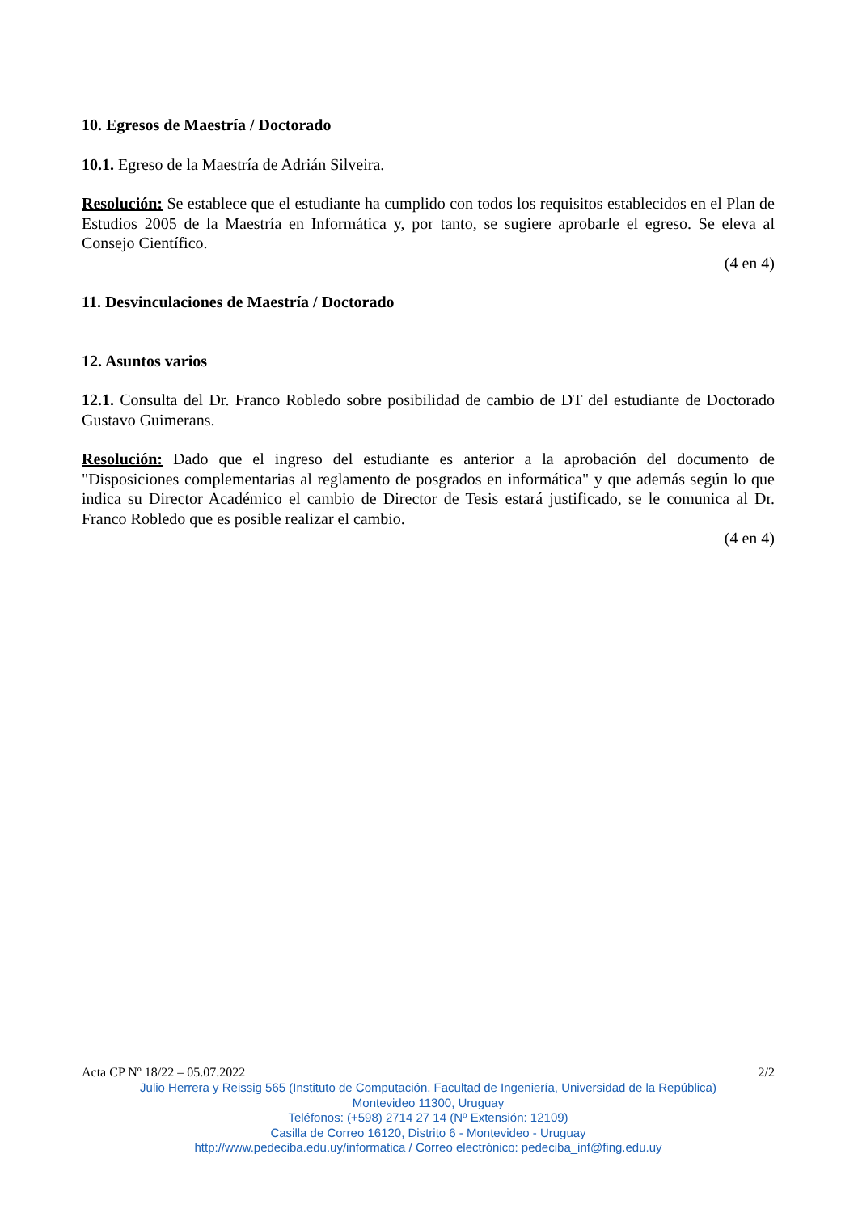10. Egresos de Maestría / Doctorado
10.1. Egreso de la Maestría de Adrián Silveira.
Resolución: Se establece que el estudiante ha cumplido con todos los requisitos establecidos en el Plan de Estudios 2005 de la Maestría en Informática y, por tanto, se sugiere aprobarle el egreso. Se eleva al Consejo Científico.
(4 en 4)
11. Desvinculaciones de Maestría / Doctorado
12. Asuntos varios
12.1. Consulta del Dr. Franco Robledo sobre posibilidad de cambio de DT del estudiante de Doctorado Gustavo Guimerans.
Resolución: Dado que el ingreso del estudiante es anterior a la aprobación del documento de "Disposiciones complementarias al reglamento de posgrados en informática" y que además según lo que indica su Director Académico el cambio de Director de Tesis estará justificado, se le comunica al Dr. Franco Robledo que es posible realizar el cambio.
(4 en 4)
Acta CP Nº 18/22 – 05.07.2022 2/2
Julio Herrera y Reissig 565 (Instituto de Computación, Facultad de Ingeniería, Universidad de la República)
Montevideo 11300, Uruguay
Teléfonos: (+598) 2714 27 14 (Nº Extensión: 12109)
Casilla de Correo 16120, Distrito 6 - Montevideo - Uruguay
http://www.pedeciba.edu.uy/informatica / Correo electrónico: pedeciba_inf@fing.edu.uy